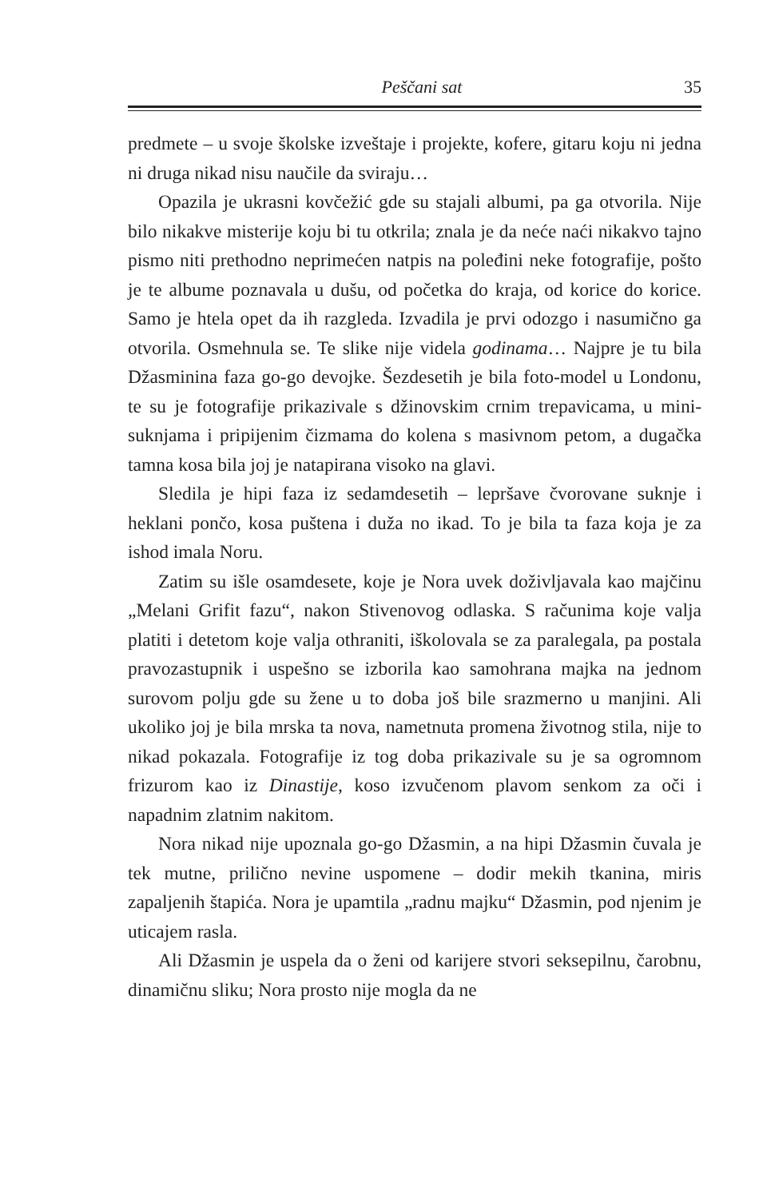Peščani sat 35
predmete – u svoje školske izveštaje i projekte, kofere, gitaru koju ni jedna ni druga nikad nisu naučile da sviraju…
Opazila je ukrasni kovčežić gde su stajali albumi, pa ga otvorila. Nije bilo nikakve misterije koju bi tu otkrila; znala je da neće naći nikakvo tajno pismo niti prethodno neprimećen natpis na poleđini neke fotografije, pošto je te albume poznavala u dušu, od početka do kraja, od korice do korice. Samo je htela opet da ih razgleda. Izvadila je prvi odozgo i nasumično ga otvorila. Osmehnula se. Te slike nije videla godinama… Najpre je tu bila Džasminina faza go-go devojke. Šezdesetih je bila foto-model u Londonu, te su je fotografije prikazivale s džinovskim crnim trepavicama, u mini-suknjama i pripijenim čizmama do kolena s masivnom petom, a dugačka tamna kosa bila joj je natapirana visoko na glavi.
Sledila je hipi faza iz sedamdesetih – lepršave čvorovane suknje i heklani pončo, kosa puštena i duža no ikad. To je bila ta faza koja je za ishod imala Noru.
Zatim su išle osamdesete, koje je Nora uvek doživljavala kao majčinu „Melani Grifit fazu“, nakon Stivenovog odlaska. S računima koje valja platiti i detetom koje valja othraniti, iškolovala se za paralegala, pa postala pravozastupnik i uspešno se izborila kao samohrana majka na jednom surovom polju gde su žene u to doba još bile srazmerno u manjini. Ali ukoliko joj je bila mrska ta nova, nametnuta promena životnog stila, nije to nikad pokazala. Fotografije iz tog doba prikazivale su je sa ogromnom frizurom kao iz Dinastije, koso izvučenom plavom senkom za oči i napadnim zlatnim nakitom.
Nora nikad nije upoznala go-go Džasmin, a na hipi Džasmin čuvala je tek mutne, prilično nevine uspomene – dodir mekih tkanina, miris zapaljenih štapića. Nora je upamtila „radnu majku“ Džasmin, pod njenim je uticajem rasla.
Ali Džasmin je uspela da o ženi od karijere stvori seksepilnu, čarobnu, dinamičnu sliku; Nora prosto nije mogla da ne